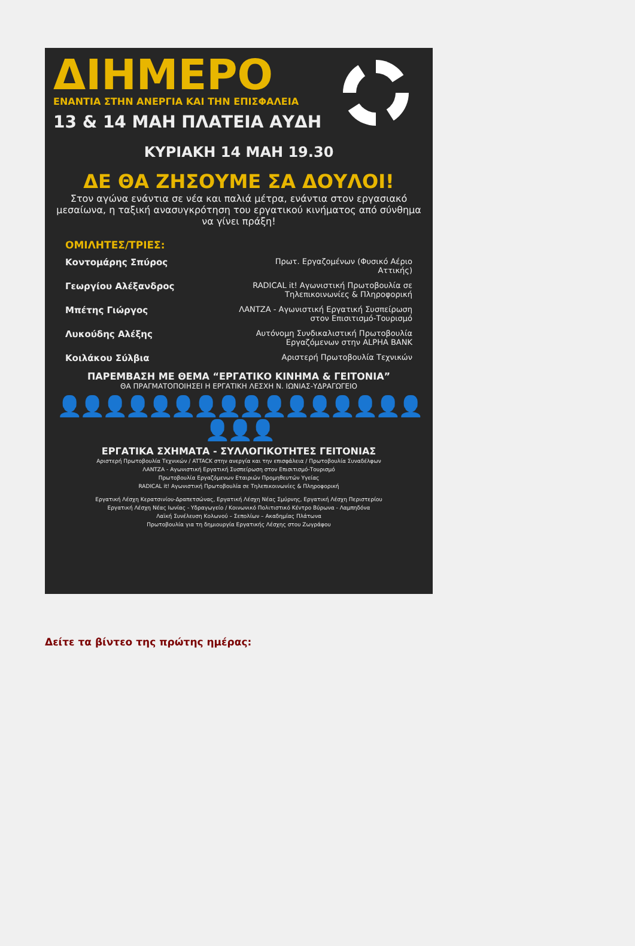ΔΙΗΜΕΡΟ
ΕΝΑΝΤΙΑ ΣΤΗΝ ΑΝΕΡΓΙΑ ΚΑΙ ΤΗΝ ΕΠΙΣΦΑΛΕΙΑ
13 & 14 ΜΑΗ ΠΛΑΤΕΙΑ ΑΥΔΗ
ΚΥΡΙΑΚΗ 14 ΜΑΗ 19.30
ΔΕ ΘΑ ΖΗΣΟΥΜΕ ΣΑ ΔΟΥΛΟΙ!
Στον αγώνα ενάντια σε νέα και παλιά μέτρα, ενάντια στον εργασιακό μεσαίωνα, η ταξική ανασυγκρότηση του εργατικού κινήματος από σύνθημα να γίνει πράξη!
ΟΜΙΛΗΤΕΣ/ΤΡΙΕΣ:
Κοντομάρης Σπύρος Πρωτ. Εργαζομένων (Φυσικό Αέριο Αττικής)
Γεωργίου Αλέξανδρος RADICAL it! Αγωνιστική Πρωτοβουλία σε Τηλεπικοινωνίες & Πληροφορική
Μπέτης Γιώργος ΛΑΝΤΖΑ - Αγωνιστική Εργατική Συσπείρωση στον Επισιτισμό-Τουρισμό
Λυκούδης Αλέξης Αυτόνομη Συνδικαλιστική Πρωτοβουλία Εργαζόμενων στην ALPHA BANK
Κοιλάκου Σύλβια Αριστερή Πρωτοβουλία Τεχνικών
ΠΑΡΕΜΒΑΣΗ ΜΕ ΘΕΜΑ “ΕΡΓΑΤΙΚΟ ΚΙΝΗΜΑ & ΓΕΙΤΟΝΙΑ”
ΘΑ ΠΡΑΓΜΑΤΟΠΟΙΗΣΕΙ Η ΕΡΓΑΤΙΚΗ ΛΕΣΧΗ Ν. ΙΩΝΙΑΣ-ΥΔΡΑΓΩΓΕΙΟ
👤👤👤👤👤👤👤👤👤👤👤👤👤👤👤👤👤👤👤
ΕΡΓΑΤΙΚΑ ΣΧΗΜΑΤΑ - ΣΥΛΛΟΓΙΚΟΤΗΤΕΣ ΓΕΙΤΟΝΙΑΣ
Αριστερή Πρωτοβουλία Τεχνικών / ATTACK στην ανεργία και την επισφάλεια / Πρωτοβουλία Συναδέλφων
ΛΑΝΤΖΑ - Αγωνιστική Εργατική Συσπείρωση στον Επισιτισμό-Τουρισμό
Πρωτοβουλία Εργαζόμενων Εταιριών Προμηθευτών Υγείας
RADICAL it! Αγωνιστική Πρωτοβουλία σε Τηλεπικοινωνίες & Πληροφορική
Εργατική Λέσχη Κερατσινίου-Δραπετσώνας, Εργατική Λέσχη Νέας Σμύρνης, Εργατική Λέσχη Περιστερίου
Εργατική Λέσχη Νέας Ιωνίας - Υδραγωγείο / Κοινωνικό Πολιτιστικό Κέντρο Βύρωνα - Λαμπηδόνα
Λαϊκή Συνέλευση Κολωνού – Σεπολίων – Ακαδημίας Πλάτωνα
Πρωτοβουλία για τη δημιουργία Εργατικής Λέσχης στου Ζωγράφου
Δείτε τα βίντεο της πρώτης ημέρας: